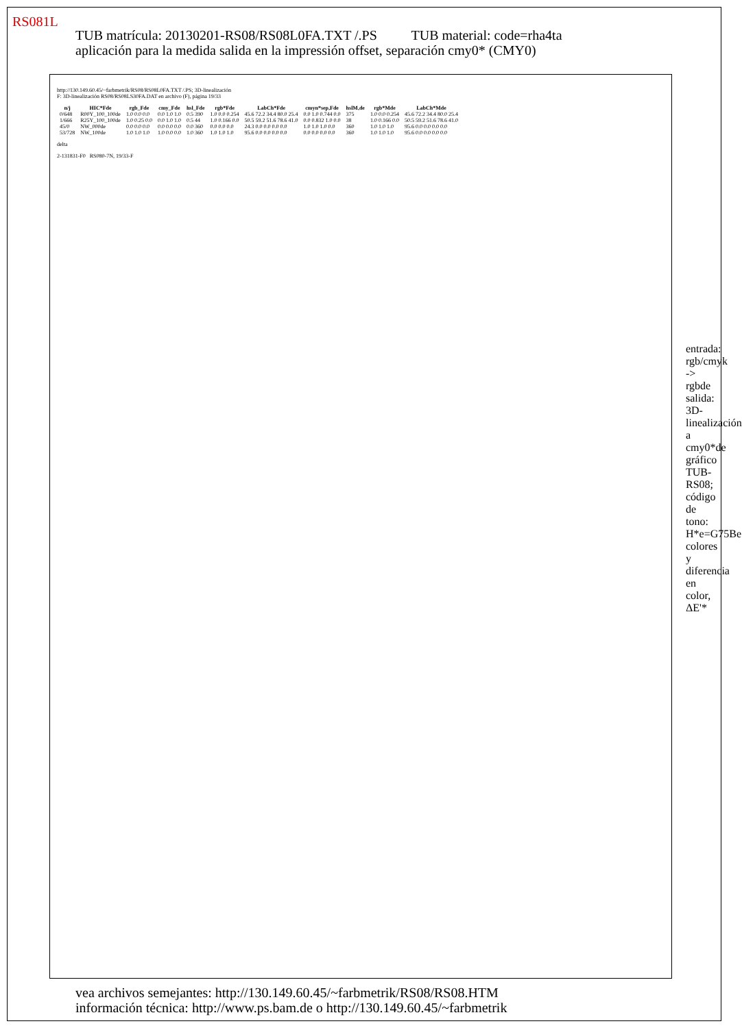RS081L
TUB matrícula: 20130201-RS08/RS08L0FA.TXT /.PS TUB material: code=rha4ta
aplicación para la medida salida en la impressión offset, separación cmy0* (CMY0)
http://130.149.60.45/~farbmetrik/RS08/RS08L0FA.TXT /.PS; 3D-linealización
F: 3D-linealización RS08/RS08LS30FA.DAT en archivo (F), página 19/33
| n/j | HIC*Fde | rgb_Fde | cmy_Fde | hsl_Fde | rgb*Fde | LabCh*Fde | cmyn*sep,Fde | hslM,de | rgb*Mde | LabCh*Mde |
| --- | --- | --- | --- | --- | --- | --- | --- | --- | --- | --- |
| 0/648 | R00Y_100_100de | 1.0 0.0 0.0 | 0.0 1.0 1.0 | 0.5 390 | 1.0 0.0 0.254 | 45.6 72.2 34.4 80.0 25.4 | 0.0 1.0 0.744 0.0 | 375 | 1.0 0.0 0.254 | 45.6 72.2 34.4 80.0 25.4 |
| 1/666 | R25Y_100_100de | 1.0 0.25 0.0 | 0.0 1.0 1.0 | 0.5 44 | 1.0 0.166 0.0 | 50.5 59.2 51.6 78.6 41.0 | 0.0 0.832 1.0 0.0 | 38 | 1.0 0.166 0.0 | 50.5 59.2 51.6 78.6 41.0 |
| 45/0 | NW_000de | 0.0 0.0 0.0 | 0.0 0.0 0.0 | 0.0 360 | 0.0 0.0 0.0 | 24.3 0.0 0.0 0.0 0.0 | 1.0 1.0 1.0 0.0 | 360 | 1.0 1.0 1.0 | 95.6 0.0 0.0 0.0 0.0 |
| 53/728 | NW_100de | 1.0 1.0 1.0 | 1.0 0.0 0.0 | 1.0 360 | 1.0 1.0 1.0 | 95.6 0.0 0.0 0.0 0.0 | 0.0 0.0 0.0 0.0 | 360 | 1.0 1.0 1.0 | 95.6 0.0 0.0 0.0 0.0 |
delta
2-131831-F0 RS080-7N, 19/33-F
entrada: rgb/cmyk -> rgbde salida: 3D-linealización a cmy0*de gráfico TUB-RS08; código de tono: H*e=G75Be colores y diferencia en color, ΔE'*
vea archivos semejantes: http://130.149.60.45/~farbmetrik/RS08/RS08.HTM
información técnica: http://www.ps.bam.de o http://130.149.60.45/~farbmetrik